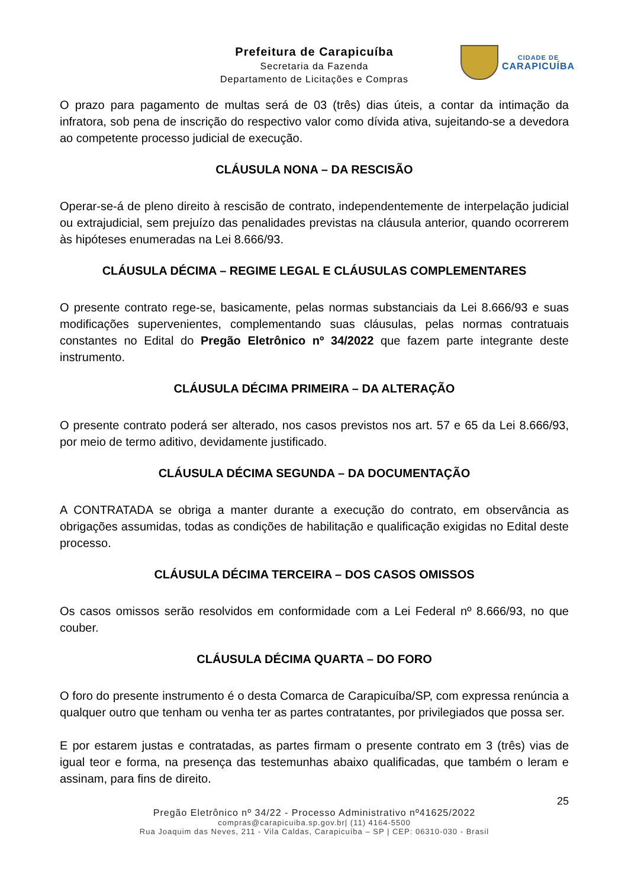CIDADE DE
CARAPICUÍBA
Prefeitura de Carapicuíba
Secretaria da Fazenda
Departamento de Licitações e Compras
O prazo para pagamento de multas será de 03 (três) dias úteis, a contar da intimação da infratora, sob pena de inscrição do respectivo valor como dívida ativa, sujeitando-se a devedora ao competente processo judicial de execução.
CLÁUSULA NONA – DA RESCISÃO
Operar-se-á de pleno direito à rescisão de contrato, independentemente de interpelação judicial ou extrajudicial, sem prejuízo das penalidades previstas na cláusula anterior, quando ocorrerem às hipóteses enumeradas na Lei 8.666/93.
CLÁUSULA DÉCIMA – REGIME LEGAL E CLÁUSULAS COMPLEMENTARES
O presente contrato rege-se, basicamente, pelas normas substanciais da Lei 8.666/93 e suas modificações supervenientes, complementando suas cláusulas, pelas normas contratuais constantes no Edital do Pregão Eletrônico nº 34/2022 que fazem parte integrante deste instrumento.
CLÁUSULA DÉCIMA PRIMEIRA – DA ALTERAÇÃO
O presente contrato poderá ser alterado, nos casos previstos nos art. 57 e 65 da Lei 8.666/93, por meio de termo aditivo, devidamente justificado.
CLÁUSULA DÉCIMA SEGUNDA – DA DOCUMENTAÇÃO
A CONTRATADA se obriga a manter durante a execução do contrato, em observância as obrigações assumidas, todas as condições de habilitação e qualificação exigidas no Edital deste processo.
CLÁUSULA DÉCIMA TERCEIRA – DOS CASOS OMISSOS
Os casos omissos serão resolvidos em conformidade com a Lei Federal nº 8.666/93, no que couber.
CLÁUSULA DÉCIMA QUARTA – DO FORO
O foro do presente instrumento é o desta Comarca de Carapicuíba/SP, com expressa renúncia a qualquer outro que tenham ou venha ter as partes contratantes, por privilegiados que possa ser.
E por estarem justas e contratadas, as partes firmam o presente contrato em 3 (três) vias de igual teor e forma, na presença das testemunhas abaixo qualificadas, que também o leram e assinam, para fins de direito.
25
Pregão Eletrônico nº 34/22 - Processo Administrativo nº41625/2022
compras@carapicuiba.sp.gov.br| (11) 4164-5500
Rua Joaquim das Neves, 211 - Vila Caldas, Carapicuíba – SP | CEP: 06310-030 - Brasil